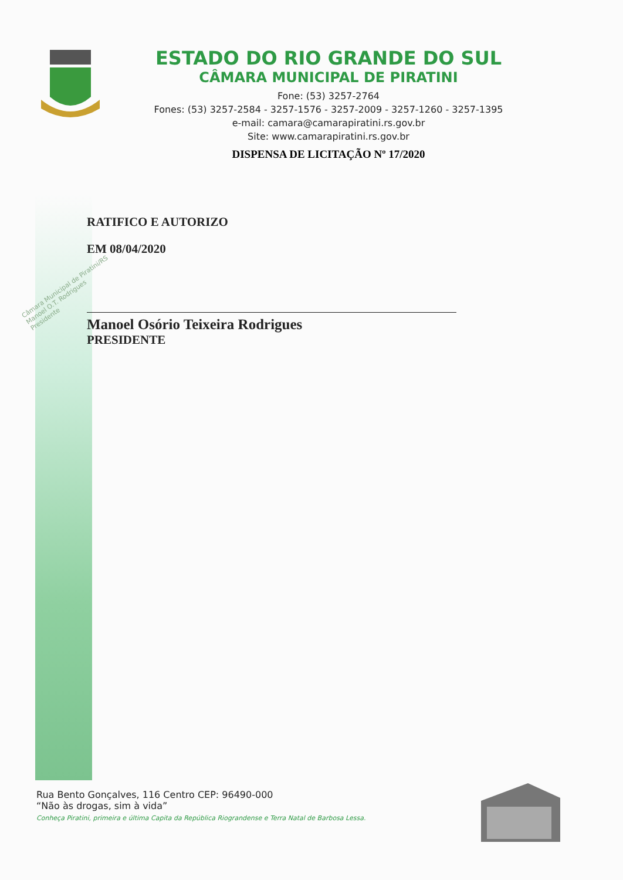ESTADO DO RIO GRANDE DO SUL
CÂMARA MUNICIPAL DE PIRATINI
Fone: (53) 3257-2764
Fones: (53) 3257-2584 - 3257-1576 - 3257-2009 - 3257-1260 - 3257-1395
e-mail: camara@camarapiratini.rs.gov.br
Site: www.camarapiratini.rs.gov.br
DISPENSA DE LICITAÇÃO Nº 17/2020
RATIFICO E AUTORIZO
EM 08/04/2020
Manoel Osório Teixeira Rodrigues
PRESIDENTE
Câmara Municipal de Piratini/RS
Manoel O.T. Rodrigues
Presidente
Rua Bento Gonçalves, 116 Centro CEP: 96490-000
“Não às drogas, sim à vida”
Conheça Piratini, primeira e última Capita da República Riograndense e Terra Natal de Barbosa Lessa.